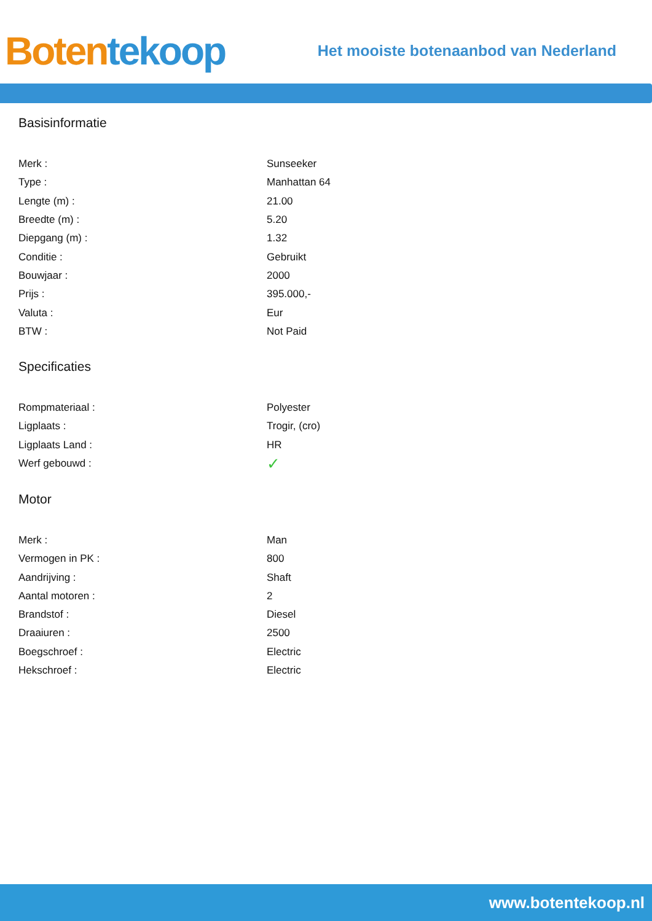Boten tekoop
Het mooiste botenaanbod van Nederland
Basisinformatie
| Merk : | Sunseeker |
| Type : | Manhattan 64 |
| Lengte (m) : | 21.00 |
| Breedte (m) : | 5.20 |
| Diepgang (m) : | 1.32 |
| Conditie : | Gebruikt |
| Bouwjaar : | 2000 |
| Prijs : | 395.000,- |
| Valuta : | Eur |
| BTW : | Not Paid |
Specificaties
| Rompmateriaal : | Polyester |
| Ligplaats : | Trogir, (cro) |
| Ligplaats Land : | HR |
| Werf gebouwd : | ✓ |
Motor
| Merk : | Man |
| Vermogen in PK : | 800 |
| Aandrijving : | Shaft |
| Aantal motoren : | 2 |
| Brandstof : | Diesel |
| Draaiuren : | 2500 |
| Boegschroef : | Electric |
| Hekschroef : | Electric |
www.botentekoop.nl